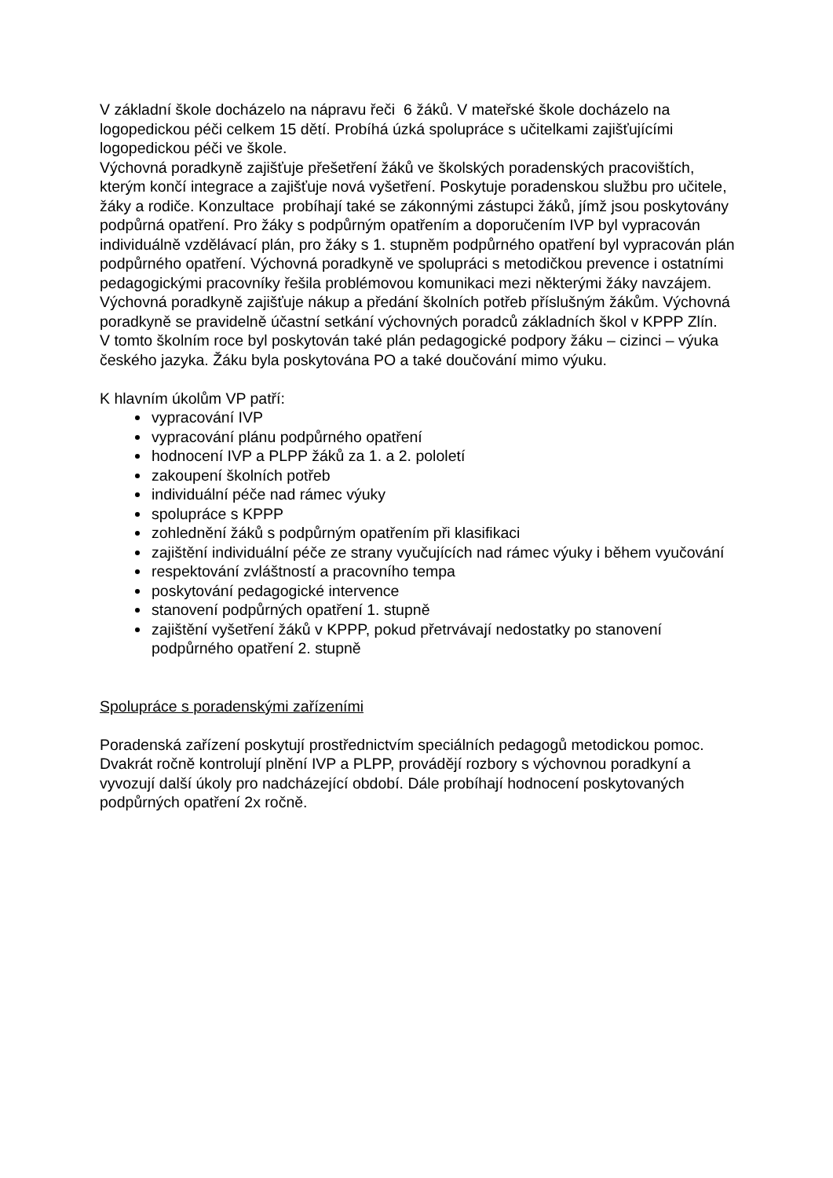V základní škole docházelo na nápravu řeči 6 žáků. V mateřské škole docházelo na logopedickou péči celkem 15 dětí. Probíhá úzká spolupráce s učitelkami zajišťujícími logopedickou péči ve škole.
Výchovná poradkyně zajišťuje přešetření žáků ve školských poradenských pracovištích, kterým končí integrace a zajišťuje nová vyšetření. Poskytuje poradenskou službu pro učitele, žáky a rodiče. Konzultace probíhají také se zákonnými zástupci žáků, jímž jsou poskytovány podpůrná opatření. Pro žáky s podpůrným opatřením a doporučením IVP byl vypracován individuálně vzdělávací plán, pro žáky s 1. stupněm podpůrného opatření byl vypracován plán podpůrného opatření. Výchovná poradkyně ve spolupráci s metodičkou prevence i ostatními pedagogickými pracovníky řešila problémovou komunikaci mezi některými žáky navzájem. Výchovná poradkyně zajišťuje nákup a předání školních potřeb příslušným žákům. Výchovná poradkyně se pravidelně účastní setkání výchovných poradců základních škol v KPPP Zlín.
V tomto školním roce byl poskytován také plán pedagogické podpory žáku – cizinci – výuka českého jazyka. Žáku byla poskytována PO a také doučování mimo výuku.
K hlavním úkolům VP patří:
vypracování IVP
vypracování plánu podpůrného opatření
hodnocení IVP a PLPP žáků za 1. a 2. pololetí
zakoupení školních potřeb
individuální péče nad rámec výuky
spolupráce s KPPP
zohlednění žáků s podpůrným opatřením při klasifikaci
zajištění individuální péče ze strany vyučujících nad rámec výuky i během vyučování
respektování zvláštností a pracovního tempa
poskytování pedagogické intervence
stanovení podpůrných opatření 1. stupně
zajištění vyšetření žáků v KPPP, pokud přetrvávají nedostatky po stanovení podpůrného opatření 2. stupně
Spolupráce s poradenskými zařízeními
Poradenská zařízení poskytují prostřednictvím speciálních pedagogů metodickou pomoc. Dvakrát ročně kontrolují plnění IVP a PLPP, provádějí rozbory s výchovnou poradkyní a vyvozují další úkoly pro nadcházející období. Dále probíhají hodnocení poskytovaných podpůrných opatření 2x ročně.